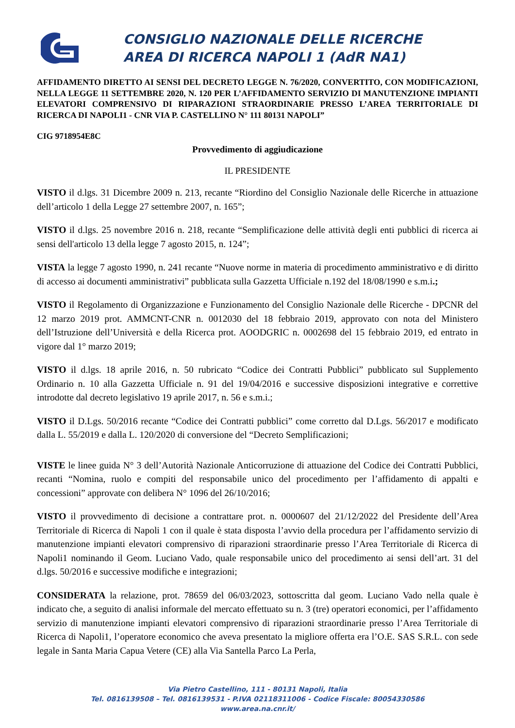CONSIGLIO NAZIONALE DELLE RICERCHE
AREA DI RICERCA NAPOLI 1 (AdR NA1)
AFFIDAMENTO DIRETTO AI SENSI DEL DECRETO LEGGE N. 76/2020, CONVERTITO, CON MODIFICAZIONI, NELLA LEGGE 11 SETTEMBRE 2020, N. 120 PER L’AFFIDAMENTO SERVIZIO DI MANUTENZIONE IMPIANTI ELEVATORI COMPRENSIVO DI RIPARAZIONI STRAORDINARIE PRESSO L’AREA TERRITORIALE DI RICERCA DI NAPOLI1 - CNR VIA P. CASTELLINO N° 111 80131 NAPOLI”
CIG 9718954E8C
Provvedimento di aggiudicazione
IL PRESIDENTE
VISTO il d.lgs. 31 Dicembre 2009 n. 213, recante “Riordino del Consiglio Nazionale delle Ricerche in attuazione dell’articolo 1 della Legge 27 settembre 2007, n. 165”;
VISTO il d.lgs. 25 novembre 2016 n. 218, recante “Semplificazione delle attività degli enti pubblici di ricerca ai sensi dell'articolo 13 della legge 7 agosto 2015, n. 124”;
VISTA la legge 7 agosto 1990, n. 241 recante “Nuove norme in materia di procedimento amministrativo e di diritto di accesso ai documenti amministrativi” pubblicata sulla Gazzetta Ufficiale n.192 del 18/08/1990 e s.m.i.;
VISTO il Regolamento di Organizzazione e Funzionamento del Consiglio Nazionale delle Ricerche - DPCNR del 12 marzo 2019 prot. AMMCNT-CNR n. 0012030 del 18 febbraio 2019, approvato con nota del Ministero dell’Istruzione dell’Università e della Ricerca prot. AOODGRIC n. 0002698 del 15 febbraio 2019, ed entrato in vigore dal 1° marzo 2019;
VISTO il d.lgs. 18 aprile 2016, n. 50 rubricato “Codice dei Contratti Pubblici” pubblicato sul Supplemento Ordinario n. 10 alla Gazzetta Ufficiale n. 91 del 19/04/2016 e successive disposizioni integrative e correttive introdotte dal decreto legislativo 19 aprile 2017, n. 56 e s.m.i.;
VISTO il D.Lgs. 50/2016 recante “Codice dei Contratti pubblici” come corretto dal D.Lgs. 56/2017 e modificato dalla L. 55/2019 e dalla L. 120/2020 di conversione del “Decreto Semplificazioni;
VISTE le linee guida N° 3 dell’Autorità Nazionale Anticorruzione di attuazione del Codice dei Contratti Pubblici, recanti “Nomina, ruolo e compiti del responsabile unico del procedimento per l’affidamento di appalti e concessioni” approvate con delibera N° 1096 del 26/10/2016;
VISTO il provvedimento di decisione a contrattare prot. n. 0000607 del 21/12/2022 del Presidente dell’Area Territoriale di Ricerca di Napoli 1 con il quale è stata disposta l’avvio della procedura per l’affidamento servizio di manutenzione impianti elevatori comprensivo di riparazioni straordinarie presso l’Area Territoriale di Ricerca di Napoli1 nominando il Geom. Luciano Vado, quale responsabile unico del procedimento ai sensi dell’art. 31 del d.lgs. 50/2016 e successive modifiche e integrazioni;
CONSIDERATA la relazione, prot. 78659 del 06/03/2023, sottoscritta dal geom. Luciano Vado nella quale è indicato che, a seguito di analisi informale del mercato effettuato su n. 3 (tre) operatori economici, per l’affidamento servizio di manutenzione impianti elevatori comprensivo di riparazioni straordinarie presso l’Area Territoriale di Ricerca di Napoli1, l’operatore economico che aveva presentato la migliore offerta era l’O.E. SAS S.R.L. con sede legale in Santa Maria Capua Vetere (CE) alla Via Santella Parco La Perla,
Via Pietro Castellino, 111 - 80131 Napoli, Italia
Tel. 0816139508 – Tel. 0816139531 - P.IVA 02118311006 - Codice Fiscale: 80054330586
www.area.na.cnr.it/